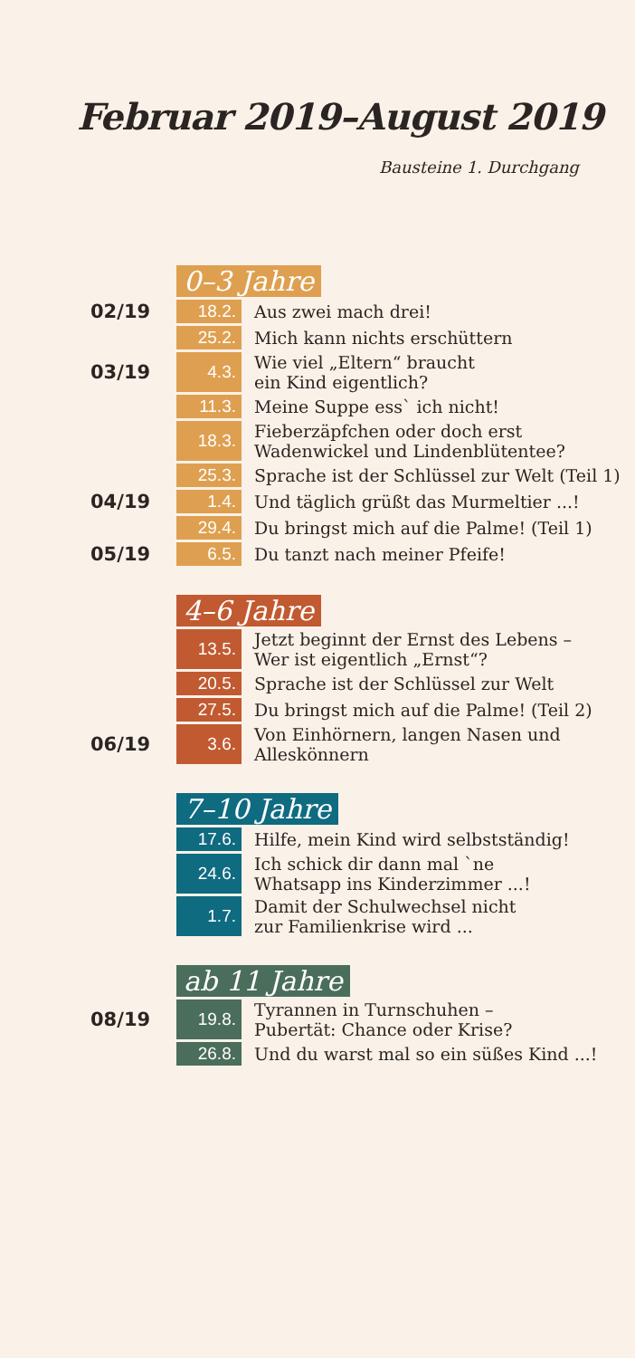Februar 2019–August 2019
Bausteine 1. Durchgang
| | 0–3 Jahre | |
| 02/19 | 18.2. | Aus zwei mach drei! |
| | 25.2. | Mich kann nichts erschüttern |
| 03/19 | 4.3. | Wie viel „Eltern“ braucht ein Kind eigentlich? |
| | 11.3. | Meine Suppe ess` ich nicht! |
| | 18.3. | Fieberzäpfchen oder doch erst Wadenwickel und Lindenblütentee? |
| | 25.3. | Sprache ist der Schlüssel zur Welt (Teil 1) |
| 04/19 | 1.4. | Und täglich grüßt das Murmeltier ...! |
| | 29.4. | Du bringst mich auf die Palme! (Teil 1) |
| 05/19 | 6.5. | Du tanzt nach meiner Pfeife! |
| | 4–6 Jahre | |
| | 13.5. | Jetzt beginnt der Ernst des Lebens – Wer ist eigentlich „Ernst“? |
| | 20.5. | Sprache ist der Schlüssel zur Welt |
| | 27.5. | Du bringst mich auf die Palme! (Teil 2) |
| 06/19 | 3.6. | Von Einhörnern, langen Nasen und Alleskönnern |
| | 7–10 Jahre | |
| | 17.6. | Hilfe, mein Kind wird selbstständig! |
| | 24.6. | Ich schick dir dann mal `ne Whatsapp ins Kinderzimmer ...! |
| | 1.7. | Damit der Schulwechsel nicht zur Familienkrise wird ... |
| | ab 11 Jahre | |
| 08/19 | 19.8. | Tyrannen in Turnschuhen – Pubertät: Chance oder Krise? |
| | 26.8. | Und du warst mal so ein süßes Kind ...! |